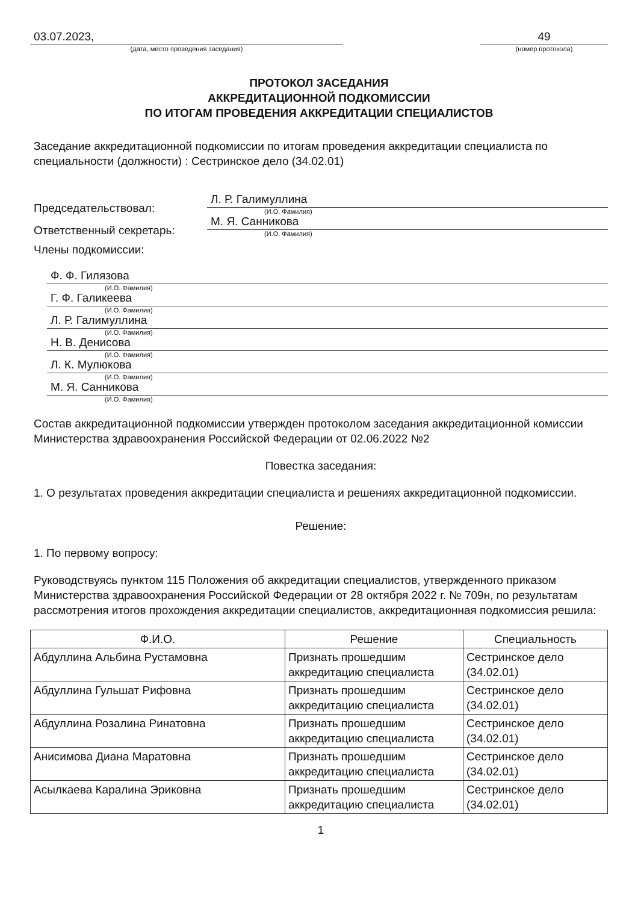03.07.2023,
(дата, место проведения заседания)
49
(номер протокола)
ПРОТОКОЛ ЗАСЕДАНИЯ
АККРЕДИТАЦИОННОЙ ПОДКОМИССИИ
ПО ИТОГАМ ПРОВЕДЕНИЯ АККРЕДИТАЦИИ СПЕЦИАЛИСТОВ
Заседание аккредитационной подкомиссии по итогам проведения аккредитации специалиста по специальности (должности) : Сестринское дело (34.02.01)
Председательствовал:
Л. Р. Галимуллина
(И.О. Фамилия)
Ответственный секретарь:
М. Я. Санникова
(И.О. Фамилия)
Члены подкомиссии:
Ф. Ф. Гилязова
(И.О. Фамилия)
Г. Ф. Галикеева
(И.О. Фамилия)
Л. Р. Галимуллина
(И.О. Фамилия)
Н. В. Денисова
(И.О. Фамилия)
Л. К. Мулюкова
(И.О. Фамилия)
М. Я. Санникова
(И.О. Фамилия)
Состав аккредитационной подкомиссии утвержден протоколом заседания аккредитационной комиссии Министерства здравоохранения Российской Федерации от 02.06.2022 №2
Повестка заседания:
1. О результатах проведения аккредитации специалиста и решениях аккредитационной подкомиссии.
Решение:
1. По первому вопросу:
Руководствуясь пунктом 115 Положения об аккредитации специалистов, утвержденного приказом Министерства здравоохранения Российской Федерации от 28 октября 2022 г. № 709н, по результатам рассмотрения итогов прохождения аккредитации специалистов, аккредитационная подкомиссия решила:
| Ф.И.О. | Решение | Специальность |
| --- | --- | --- |
| Абдуллина Альбина Рустамовна | Признать прошедшим аккредитацию специалиста | Сестринское дело (34.02.01) |
| Абдуллина Гульшат Рифовна | Признать прошедшим аккредитацию специалиста | Сестринское дело (34.02.01) |
| Абдуллина Розалина Ринатовна | Признать прошедшим аккредитацию специалиста | Сестринское дело (34.02.01) |
| Анисимова Диана Маратовна | Признать прошедшим аккредитацию специалиста | Сестринское дело (34.02.01) |
| Асылкаева Каралина Эриковна | Признать прошедшим аккредитацию специалиста | Сестринское дело (34.02.01) |
1